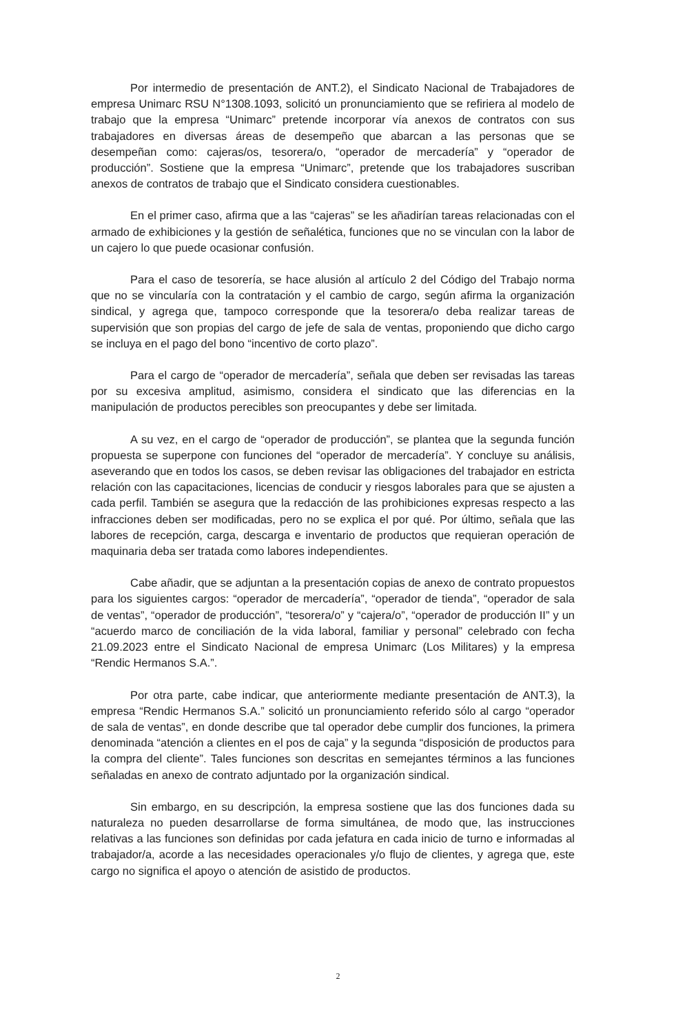Por intermedio de presentación de ANT.2), el Sindicato Nacional de Trabajadores de empresa Unimarc RSU N°1308.1093, solicitó un pronunciamiento que se refiriera al modelo de trabajo que la empresa “Unimarc” pretende incorporar vía anexos de contratos con sus trabajadores en diversas áreas de desempeño que abarcan a las personas que se desempeñan como: cajeras/os, tesorera/o, “operador de mercadería” y “operador de producción”. Sostiene que la empresa “Unimarc”, pretende que los trabajadores suscriban anexos de contratos de trabajo que el Sindicato considera cuestionables.
En el primer caso, afirma que a las “cajeras” se les añadirían tareas relacionadas con el armado de exhibiciones y la gestión de señalética, funciones que no se vinculan con la labor de un cajero lo que puede ocasionar confusión.
Para el caso de tesorería, se hace alusión al artículo 2 del Código del Trabajo norma que no se vincularía con la contratación y el cambio de cargo, según afirma la organización sindical, y agrega que, tampoco corresponde que la tesorera/o deba realizar tareas de supervisión que son propias del cargo de jefe de sala de ventas, proponiendo que dicho cargo se incluya en el pago del bono “incentivo de corto plazo”.
Para el cargo de “operador de mercadería”, señala que deben ser revisadas las tareas por su excesiva amplitud, asimismo, considera el sindicato que las diferencias en la manipulación de productos perecibles son preocupantes y debe ser limitada.
A su vez, en el cargo de “operador de producción”, se plantea que la segunda función propuesta se superpone con funciones del “operador de mercadería”. Y concluye su análisis, aseverando que en todos los casos, se deben revisar las obligaciones del trabajador en estricta relación con las capacitaciones, licencias de conducir y riesgos laborales para que se ajusten a cada perfil. También se asegura que la redacción de las prohibiciones expresas respecto a las infracciones deben ser modificadas, pero no se explica el por qué. Por último, señala que las labores de recepción, carga, descarga e inventario de productos que requieran operación de maquinaria deba ser tratada como labores independientes.
Cabe añadir, que se adjuntan a la presentación copias de anexo de contrato propuestos para los siguientes cargos: “operador de mercadería”, “operador de tienda”, “operador de sala de ventas”, “operador de producción”, “tesorera/o” y “cajera/o”, “operador de producción II” y un “acuerdo marco de conciliación de la vida laboral, familiar y personal” celebrado con fecha 21.09.2023 entre el Sindicato Nacional de empresa Unimarc (Los Militares) y la empresa “Rendic Hermanos S.A.”.
Por otra parte, cabe indicar, que anteriormente mediante presentación de ANT.3), la empresa “Rendic Hermanos S.A.” solicitó un pronunciamiento referido sólo al cargo “operador de sala de ventas”, en donde describe que tal operador debe cumplir dos funciones, la primera denominada “atención a clientes en el pos de caja” y la segunda “disposición de productos para la compra del cliente”. Tales funciones son descritas en semejantes términos a las funciones señaladas en anexo de contrato adjuntado por la organización sindical.
Sin embargo, en su descripción, la empresa sostiene que las dos funciones dada su naturaleza no pueden desarrollarse de forma simultánea, de modo que, las instrucciones relativas a las funciones son definidas por cada jefatura en cada inicio de turno e informadas al trabajador/a, acorde a las necesidades operacionales y/o flujo de clientes, y agrega que, este cargo no significa el apoyo o atención de asistido de productos.
2